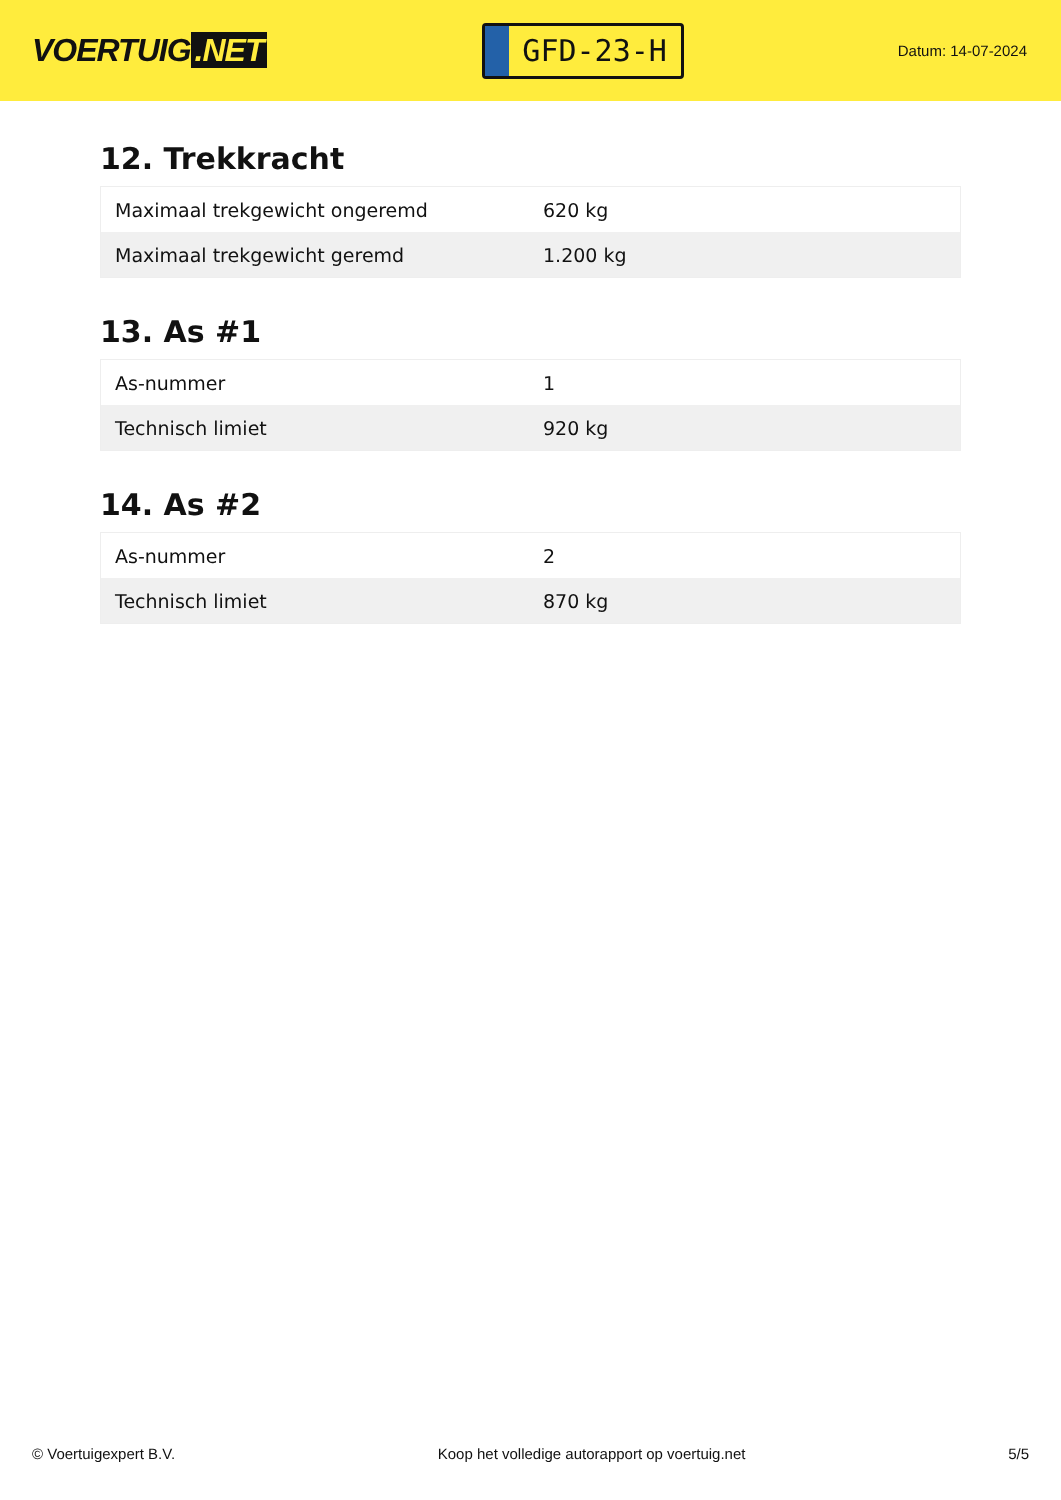VOERTUIG.NET
GFD-23-H
Datum: 14-07-2024
12. Trekkracht
| Maximaal trekgewicht ongeremd | 620 kg |
| Maximaal trekgewicht geremd | 1.200 kg |
13. As #1
| As-nummer | 1 |
| Technisch limiet | 920 kg |
14. As #2
| As-nummer | 2 |
| Technisch limiet | 870 kg |
© Voertuigexpert B.V. Koop het volledige autorapport op voertuig.net 5/5